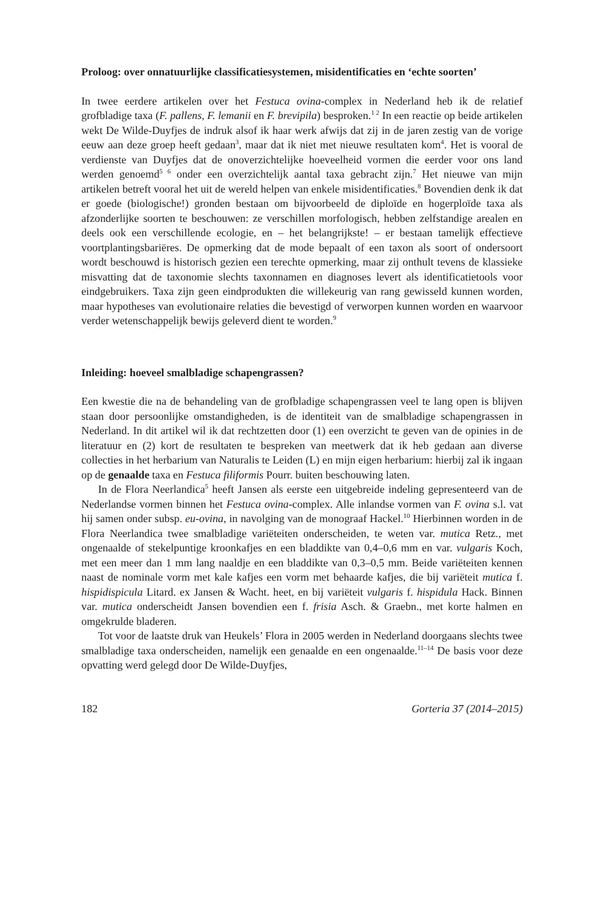Proloog: over onnatuurlijke classificatiesystemen, misidentificaties en ‘echte soorten’
In twee eerdere artikelen over het Festuca ovina-complex in Nederland heb ik de relatief grofbladige taxa (F. pallens, F. lemanii en F. brevipila) besproken.<sup>1 2</sup> In een reactie op beide artikelen wekt De Wilde-Duyfjes de indruk alsof ik haar werk afwijs dat zij in de jaren zestig van de vorige eeuw aan deze groep heeft gedaan<sup>3</sup>, maar dat ik niet met nieuwe resultaten kom<sup>4</sup>. Het is vooral de verdienste van Duyfjes dat de onoverzichtelijke hoeveelheid vormen die eerder voor ons land werden genoemd<sup>5 6</sup> onder een overzichtelijk aantal taxa gebracht zijn.<sup>7</sup> Het nieuwe van mijn artikelen betreft vooral het uit de wereld helpen van enkele misidentificaties.<sup>8</sup> Bovendien denk ik dat er goede (biologische!) gronden bestaan om bijvoorbeeld de diploïde en hogerploïde taxa als afzonderlijke soorten te beschouwen: ze verschillen morfologisch, hebben zelfstandige arealen en deels ook een verschillende ecologie, en – het belangrijkste! – er bestaan tamelijk effectieve voortplantingsbariëres. De opmerking dat de mode bepaalt of een taxon als soort of ondersoort wordt beschouwd is historisch gezien een terechte opmerking, maar zij onthult tevens de klassieke misvatting dat de taxonomie slechts taxonnamen en diagnoses levert als identificatietools voor eindgebruikers. Taxa zijn geen eindprodukten die willekeurig van rang gewisseld kunnen worden, maar hypotheses van evolutionaire relaties die bevestigd of verworpen kunnen worden en waarvoor verder wetenschappelijk bewijs geleverd dient te worden.<sup>9</sup>
Inleiding: hoeveel smalbladige schapengrassen?
Een kwestie die na de behandeling van de grofbladige schapengrassen veel te lang open is blijven staan door persoonlijke omstandigheden, is de identiteit van de smalbladige schapengrassen in Nederland. In dit artikel wil ik dat rechtzetten door (1) een overzicht te geven van de opinies in de literatuur en (2) kort de resultaten te bespreken van meetwerk dat ik heb gedaan aan diverse collecties in het herbarium van Naturalis te Leiden (L) en mijn eigen herbarium: hierbij zal ik ingaan op de genaalde taxa en Festuca filiformis Pourr. buiten beschouwing laten.
In de Flora Neerlandica<sup>5</sup> heeft Jansen als eerste een uitgebreide indeling gepresenteerd van de Nederlandse vormen binnen het Festuca ovina-complex. Alle inlandse vormen van F. ovina s.l. vat hij samen onder subsp. eu-ovina, in navolging van de monograaf Hackel.<sup>10</sup> Hierbinnen worden in de Flora Neerlandica twee smalbladige variëteiten onderscheiden, te weten var. mutica Retz., met ongenaalde of stekelpuntige kroonkafjes en een bladdikte van 0,4–0,6 mm en var. vulgaris Koch, met een meer dan 1 mm lang naaldje en een bladdikte van 0,3–0,5 mm. Beide variëteiten kennen naast de nominale vorm met kale kafjes een vorm met behaarde kafjes, die bij variëteit mutica f. hispidispicula Litard. ex Jansen & Wacht. heet, en bij variëteit vulgaris f. hispidula Hack. Binnen var. mutica onderscheidt Jansen bovendien een f. frisia Asch. & Graebn., met korte halmen en omgekrulde bladeren.
Tot voor de laatste druk van Heukels’ Flora in 2005 werden in Nederland doorgaans slechts twee smalbladige taxa onderscheiden, namelijk een genaalde en een ongenaalde.<sup>11–14</sup> De basis voor deze opvatting werd gelegd door De Wilde-Duyfjes,
182 Gorteria 37 (2014–2015)